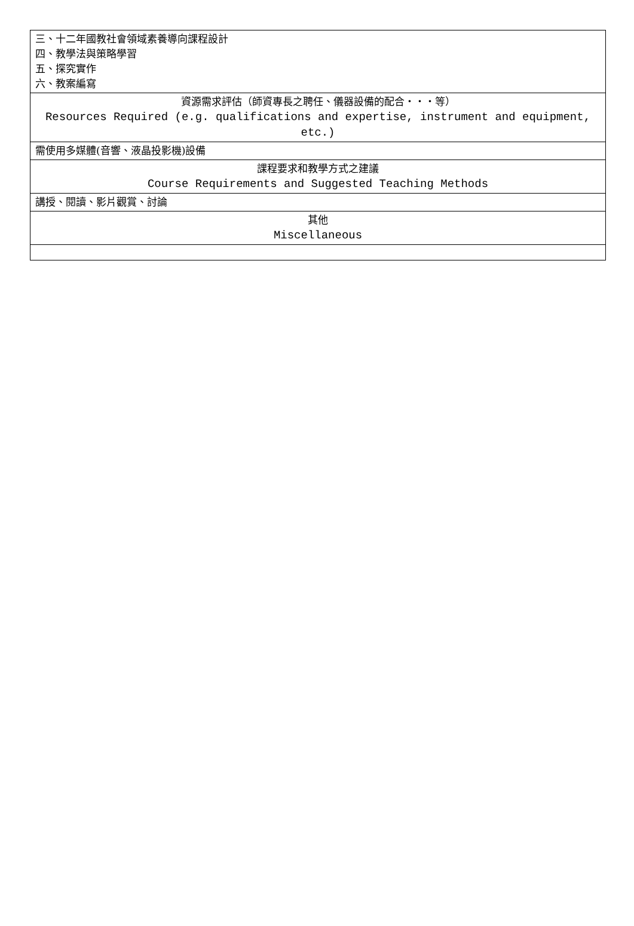| 三、十二年國教社會領域素養導向課程設計 四、教學法與策略學習 五、探究實作 六、教案編寫 |
| 資源需求評估（師資專長之聘任、儀器設備的配合・・・等） Resources Required (e.g. qualifications and expertise, instrument and equipment, etc.) |
| 需使用多媒體(音響、液晶投影機)設備 |
| 課程要求和教學方式之建議 Course Requirements and Suggested Teaching Methods |
| 講授、閱讀、影片觀賞、討論 |
| 其他 Miscellaneous |